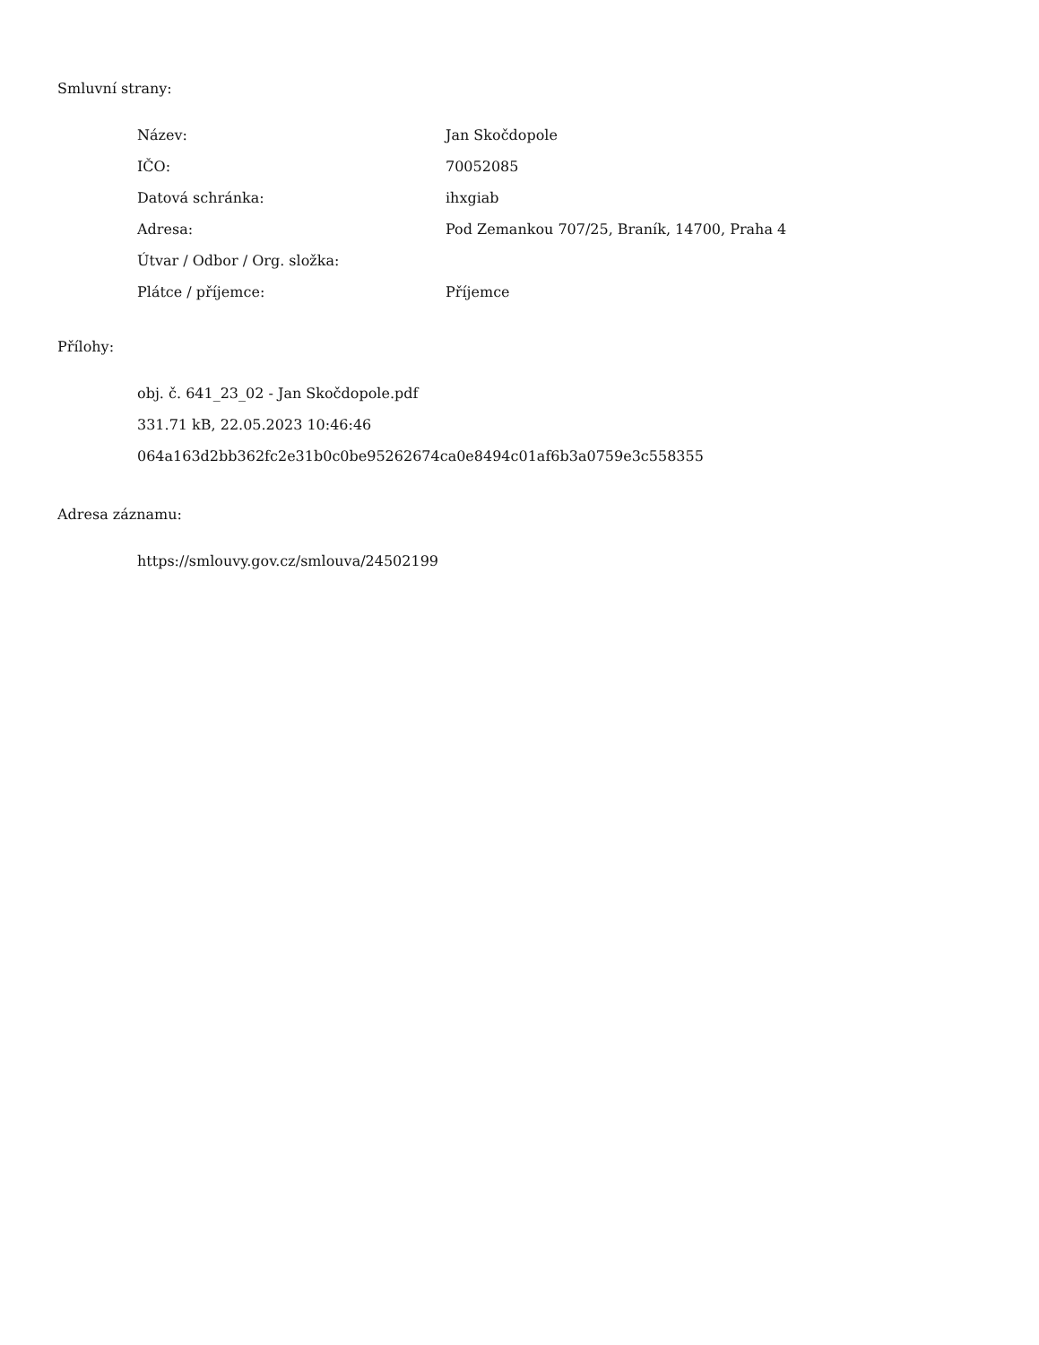Smluvní strany:
| Název: | Jan Skočdopole |
| IČO: | 70052085 |
| Datová schránka: | ihxgiab |
| Adresa: | Pod Zemankou 707/25, Braník, 14700, Praha 4 |
| Útvar / Odbor / Org. složka: | |
| Plátce / příjemce: | Příjemce |
Přílohy:
obj. č. 641_23_02 - Jan Skočdopole.pdf
331.71 kB, 22.05.2023 10:46:46
064a163d2bb362fc2e31b0c0be95262674ca0e8494c01af6b3a0759e3c558355
Adresa záznamu:
https://smlouvy.gov.cz/smlouva/24502199